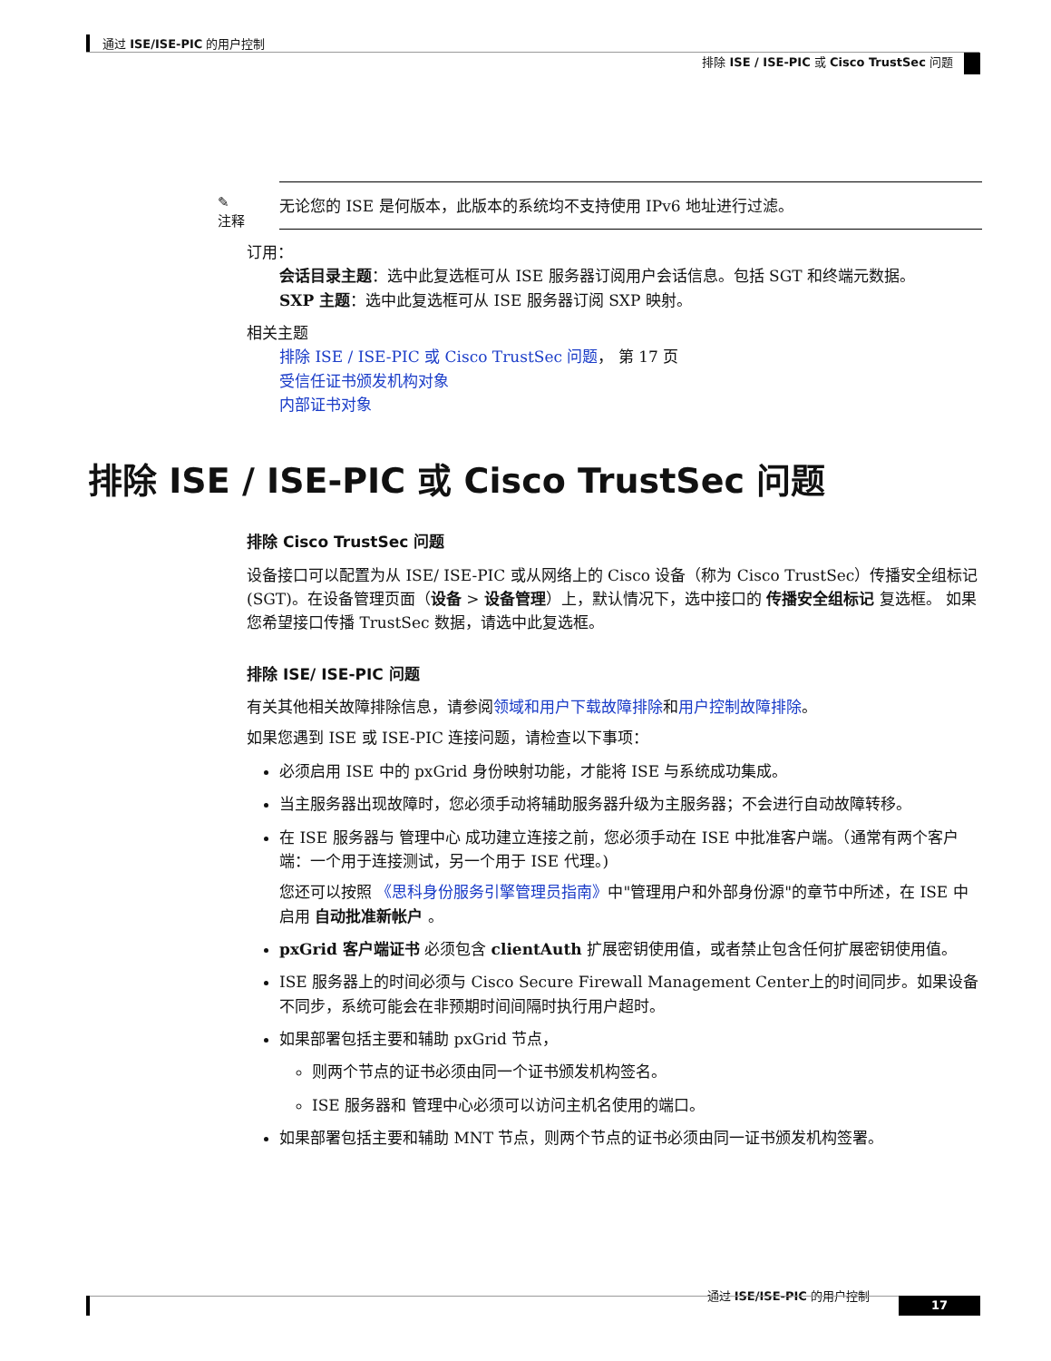通过 ISE/ISE-PIC 的用户控制
排除 ISE / ISE-PIC 或 Cisco TrustSec 问题
✎
注释
无论您的 ISE 是何版本，此版本的系统均不支持使用 IPv6 地址进行过滤。
订用：
会话目录主题：选中此复选框可从 ISE 服务器订阅用户会话信息。包括 SGT 和终端元数据。
SXP 主题：选中此复选框可从 ISE 服务器订阅 SXP 映射。
相关主题
排除 ISE / ISE-PIC 或 Cisco TrustSec 问题， 第 17 页
受信任证书颁发机构对象
内部证书对象
排除 ISE / ISE-PIC 或 Cisco TrustSec 问题
排除 Cisco TrustSec 问题
设备接口可以配置为从 ISE/ ISE-PIC 或从网络上的 Cisco 设备（称为 Cisco TrustSec）传播安全组标记 (SGT)。在设备管理页面（设备 > 设备管理）上，默认情况下，选中接口的 传播安全组标记 复选框。 如果您希望接口传播 TrustSec 数据，请选中此复选框。
排除 ISE/ ISE-PIC 问题
有关其他相关故障排除信息，请参阅领域和用户下载故障排除和用户控制故障排除。
如果您遇到 ISE 或 ISE-PIC 连接问题，请检查以下事项：
必须启用 ISE 中的 pxGrid 身份映射功能，才能将 ISE 与系统成功集成。
当主服务器出现故障时，您必须手动将辅助服务器升级为主服务器；不会进行自动故障转移。
在 ISE 服务器与 管理中心 成功建立连接之前，您必须手动在 ISE 中批准客户端。（通常有两个客户端：一个用于连接测试，另一个用于 ISE 代理。)
您还可以按照 《思科身份服务引擎管理员指南》中"管理用户和外部身份源"的章节中所述，在 ISE 中启用 自动批准新帐户 。
pxGrid 客户端证书 必须包含 clientAuth 扩展密钥使用值，或者禁止包含任何扩展密钥使用值。
ISE 服务器上的时间必须与 Cisco Secure Firewall Management Center上的时间同步。如果设备不同步，系统可能会在非预期时间间隔时执行用户超时。
如果部署包括主要和辅助 pxGrid 节点，
则两个节点的证书必须由同一个证书颁发机构签名。
ISE 服务器和 管理中心必须可以访问主机名使用的端口。
如果部署包括主要和辅助 MNT 节点，则两个节点的证书必须由同一证书颁发机构签署。
通过 ISE/ISE-PIC 的用户控制
17